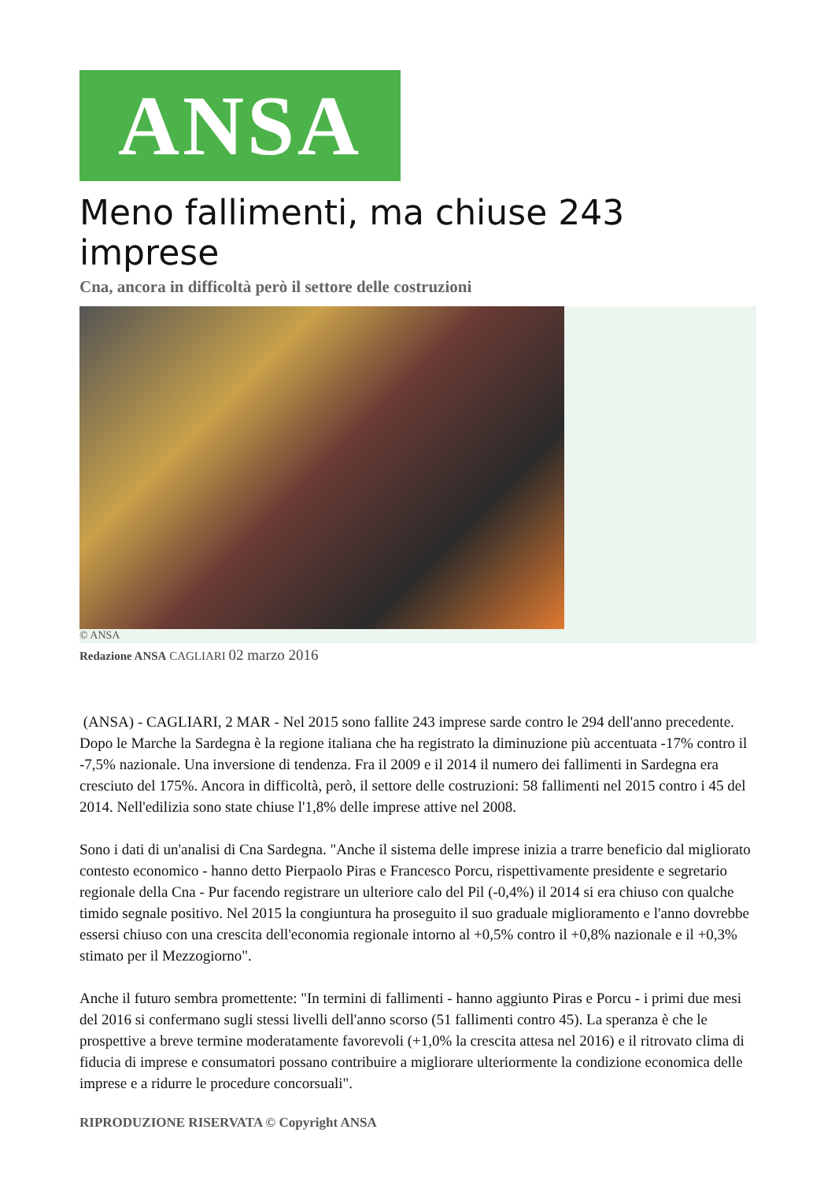ANSA
Meno fallimenti, ma chiuse 243 imprese
Cna, ancora in difficoltà però il settore delle costruzioni
© ANSA
Redazione ANSA CAGLIARI 02 marzo 2016
(ANSA) - CAGLIARI, 2 MAR - Nel 2015 sono fallite 243 imprese sarde contro le 294 dell'anno precedente. Dopo le Marche la Sardegna è la regione italiana che ha registrato la diminuzione più accentuata -17% contro il -7,5% nazionale. Una inversione di tendenza. Fra il 2009 e il 2014 il numero dei fallimenti in Sardegna era cresciuto del 175%. Ancora in difficoltà, però, il settore delle costruzioni: 58 fallimenti nel 2015 contro i 45 del 2014. Nell'edilizia sono state chiuse l'1,8% delle imprese attive nel 2008.
Sono i dati di un'analisi di Cna Sardegna. "Anche il sistema delle imprese inizia a trarre beneficio dal migliorato contesto economico - hanno detto Pierpaolo Piras e Francesco Porcu, rispettivamente presidente e segretario regionale della Cna - Pur facendo registrare un ulteriore calo del Pil (-0,4%) il 2014 si era chiuso con qualche timido segnale positivo. Nel 2015 la congiuntura ha proseguito il suo graduale miglioramento e l'anno dovrebbe essersi chiuso con una crescita dell'economia regionale intorno al +0,5% contro il +0,8% nazionale e il +0,3% stimato per il Mezzogiorno".
Anche il futuro sembra promettente: "In termini di fallimenti - hanno aggiunto Piras e Porcu - i primi due mesi del 2016 si confermano sugli stessi livelli dell'anno scorso (51 fallimenti contro 45). La speranza è che le prospettive a breve termine moderatamente favorevoli (+1,0% la crescita attesa nel 2016) e il ritrovato clima di fiducia di imprese e consumatori possano contribuire a migliorare ulteriormente la condizione economica delle imprese e a ridurre le procedure concorsuali".
RIPRODUZIONE RISERVATA © Copyright ANSA